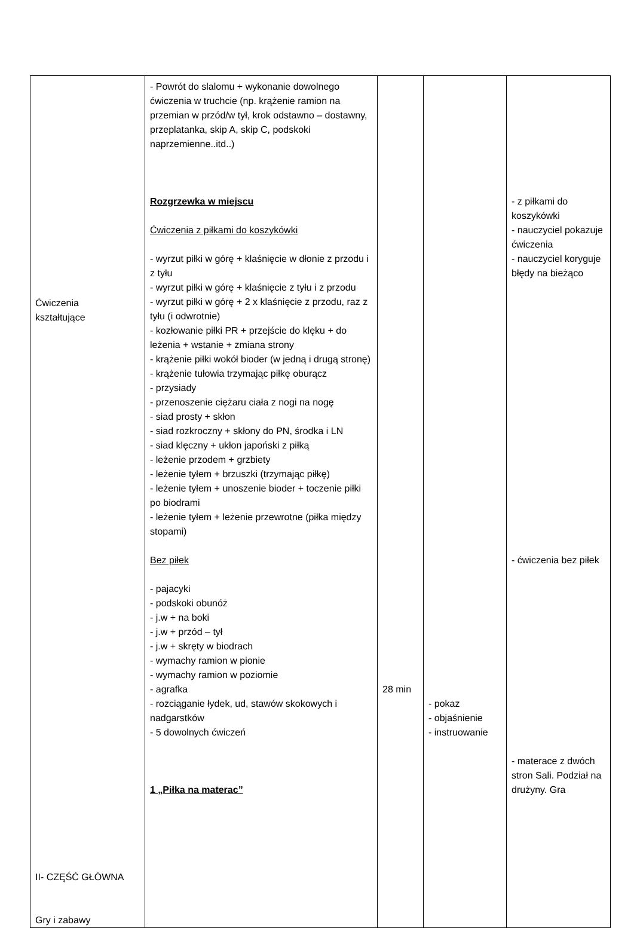| Ćwiczenia kształtujące II- CZĘŚĆ GŁÓWNA Gry i zabawy | - Powrót do slalomu + wykonanie dowolnego ćwiczenia w truchcie (np. krążenie ramion na przemian w przód/w tył, krok odstawno – dostawny, przeplatanka, skip A, skip C, podskoki naprzemienne..itd..) Rozgrzewka w miejscu Ćwiczenia z piłkami do koszykówki - wyrzut piłki w górę + klaśnięcie w dłonie z przodu i z tyłu - wyrzut piłki w górę + klaśnięcie z tyłu i z przodu - wyrzut piłki w górę + 2 x klaśnięcie z przodu, raz z tyłu (i odwrotnie) - kozłowanie piłki PR + przejście do klęku + do leżenia + wstanie + zmiana strony - krążenie piłki wokół bioder (w jedną i drugą stronę) - krążenie tułowia trzymając piłkę oburącz - przysiady - przenoszenie ciężaru ciała z nogi na nogę - siad prosty + skłon - siad rozkroczny + skłony do PN, środka i LN - siad klęczny + ukłon japoński z piłką - leżenie przodem + grzbiety - leżenie tyłem + brzuszki (trzymając piłkę) - leżenie tyłem + unoszenie bioder + toczenie piłki po biodrami - leżenie tyłem + leżenie przewrotne (piłka między stopami) Bez piłek - pajacyki - podskoki obunóż - j.w + na boki - j.w + przód – tył - j.w + skręty w biodrach - wymachy ramion w pionie - wymachy ramion w poziomie - agrafka - rozciąganie łydek, ud, stawów skokowych i nadgarstków - 5 dowolnych ćwiczeń 1 „Piłka na materac” | 28 min | - pokaz - objaśnienie - instruowanie | - z piłkami do koszykówki - nauczyciel pokazuje ćwiczenia - nauczyciel koryguje błędy na bieżąco - ćwiczenia bez piłek - materace z dwóch stron Sali. Podział na drużyny. Gra |